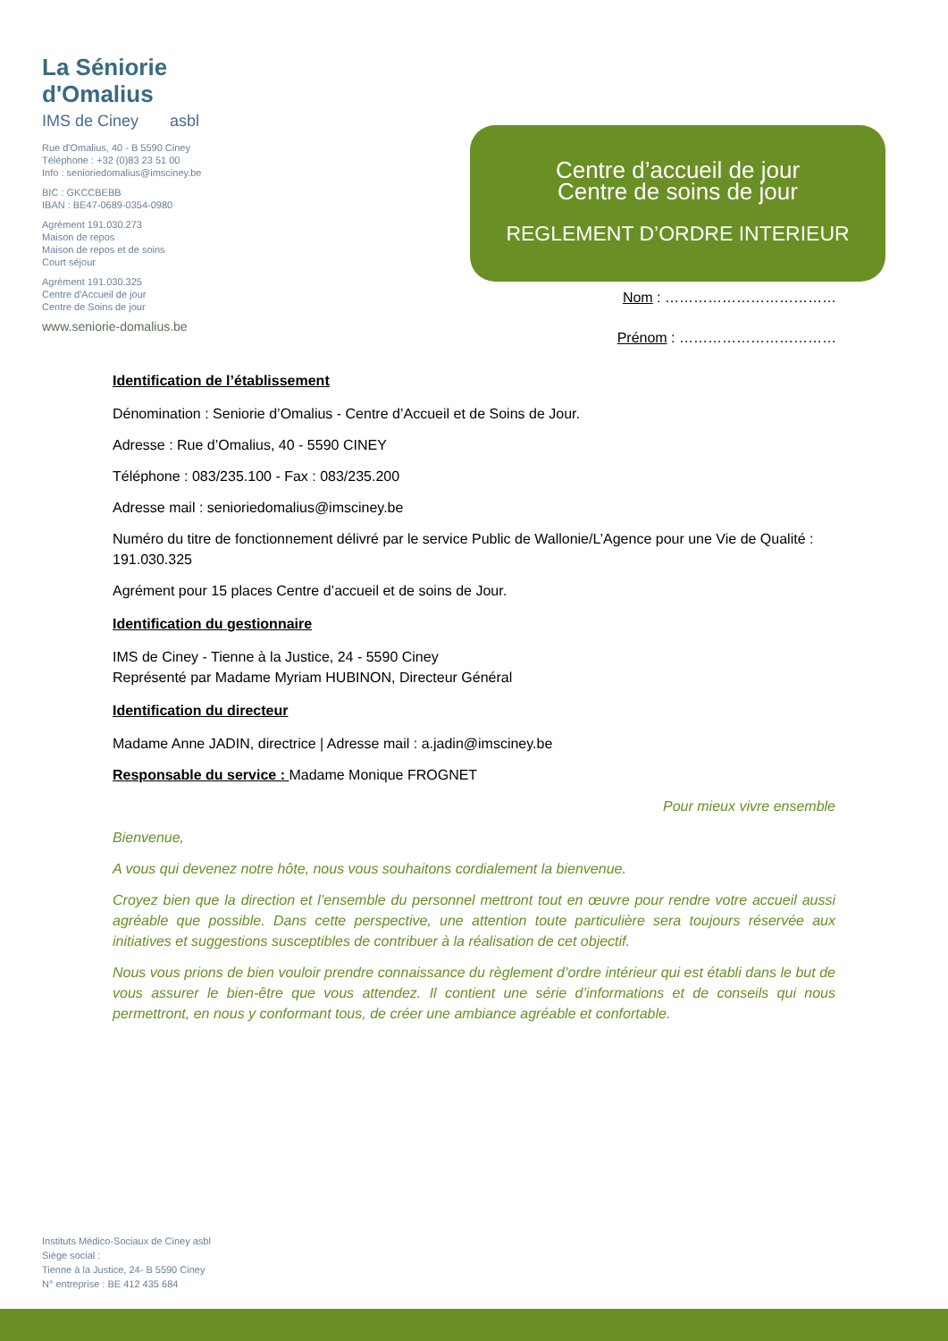La Séniorie
d'Omalius
IMS de Ciney asbl
Rue d'Omalius, 40 - B 5590 Ciney
Téléphone : +32 (0)83 23 51 00
Info : senioriedomalius@imsciney.be
BIC : GKCCBEBB
IBAN : BE47-0689-0354-0980
Agrément 191.030.273
Maison de repos
Maison de repos et de soins
Court séjour
Agrément 191.030.325
Centre d'Accueil de jour
Centre de Soins de jour
www.seniorie-domalius.be
Centre d’accueil de jour
Centre de soins de jour
REGLEMENT D’ORDRE INTERIEUR
Nom : ………………………………
Prénom : ……………………………
Identification de l’établissement
Dénomination : Seniorie d’Omalius - Centre d’Accueil et de Soins de Jour.
Adresse : Rue d’Omalius, 40 - 5590 CINEY
Téléphone : 083/235.100 - Fax : 083/235.200
Adresse mail : senioriedomalius@imsciney.be
Numéro du titre de fonctionnement délivré par le service Public de Wallonie/L’Agence pour une Vie de Qualité : 191.030.325
Agrément pour 15 places Centre d’accueil et de soins de Jour.
Identification du gestionnaire
IMS de Ciney - Tienne à la Justice, 24 - 5590 Ciney
Représenté par Madame Myriam HUBINON, Directeur Général
Identification du directeur
Madame Anne JADIN, directrice | Adresse mail : a.jadin@imsciney.be
Responsable du service : Madame Monique FROGNET
Pour mieux vivre ensemble
Bienvenue,
A vous qui devenez notre hôte, nous vous souhaitons cordialement la bienvenue.
Croyez bien que la direction et l’ensemble du personnel mettront tout en œuvre pour rendre votre accueil aussi agréable que possible. Dans cette perspective, une attention toute particulière sera toujours réservée aux initiatives et suggestions susceptibles de contribuer à la réalisation de cet objectif.
Nous vous prions de bien vouloir prendre connaissance du règlement d’ordre intérieur qui est établi dans le but de vous assurer le bien-être que vous attendez. Il contient une série d’informations et de conseils qui nous permettront, en nous y conformant tous, de créer une ambiance agréable et confortable.
Instituts Médico-Sociaux de Ciney asbl
Siège social :
Tienne à la Justice, 24- B 5590 Ciney
N° entreprise : BE 412 435 684